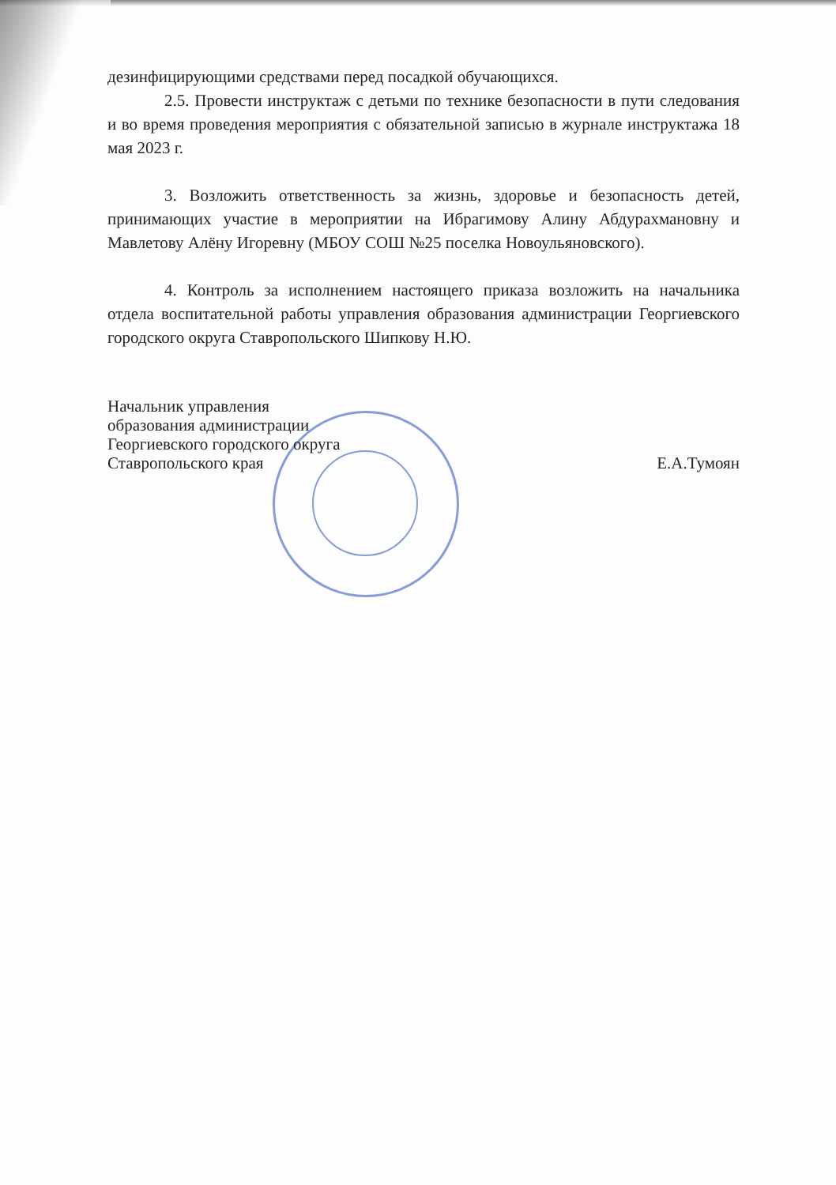дезинфицирующими средствами перед посадкой обучающихся.
2.5. Провести инструктаж с детьми по технике безопасности в пути следования и во время проведения мероприятия с обязательной записью в журнале инструктажа 18 мая 2023 г.
3. Возложить ответственность за жизнь, здоровье и безопасность детей, принимающих участие в мероприятии на Ибрагимову Алину Абдурахмановну и Мавлетову Алёну Игоревну (МБОУ СОШ №25 поселка Новоульяновского).
4. Контроль за исполнением настоящего приказа возложить на начальника отдела воспитательной работы управления образования администрации Георгиевского городского округа Ставропольского Шипкову Н.Ю.
Начальник управления
образования администрации
Георгиевского городского округа
Ставропольского края
Е.А.Тумоян